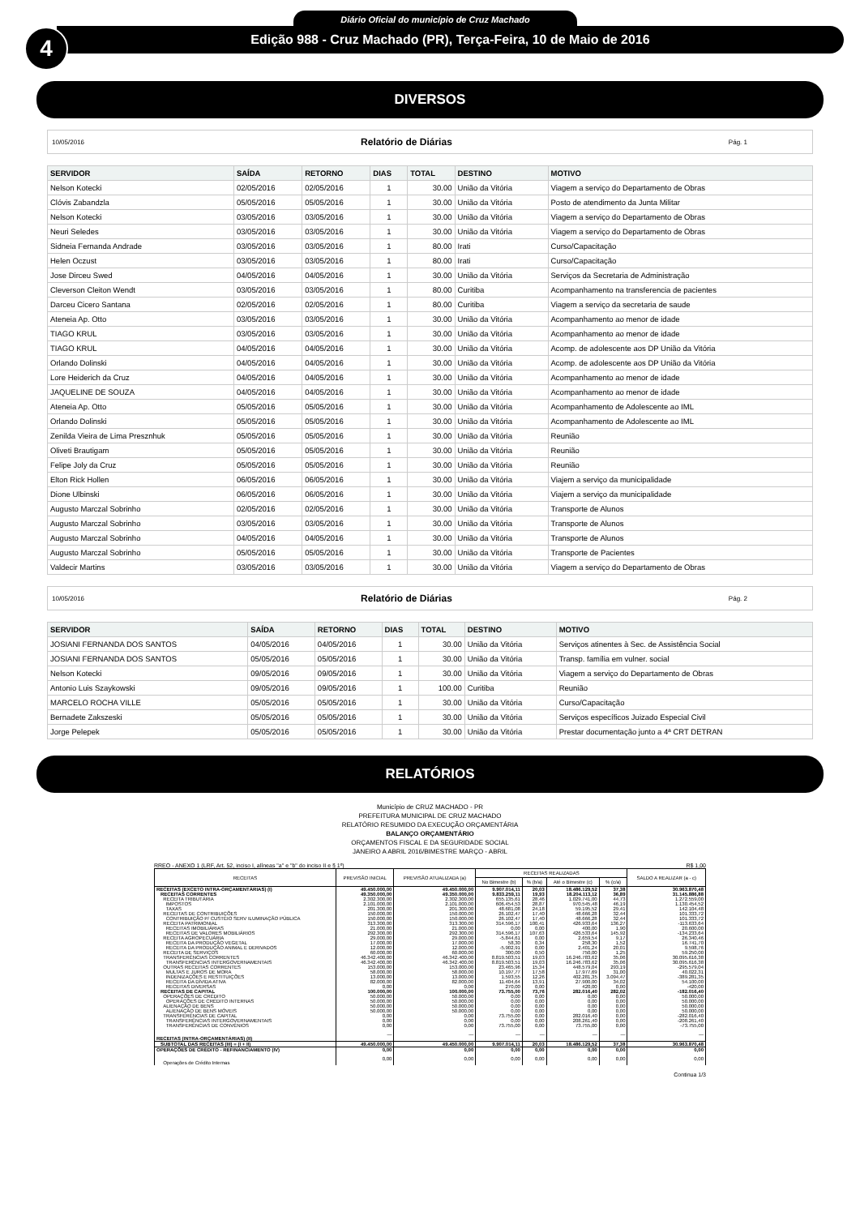4
Diário Oficial do município de Cruz Machado
Edição 988 - Cruz Machado (PR), Terça-Feira, 10 de Maio de 2016
DIVERSOS
10/05/2016 Relatório de Diárias Pág. 1
| SERVIDOR | SAÍDA | RETORNO | DIAS | TOTAL | DESTINO | MOTIVO |
| --- | --- | --- | --- | --- | --- | --- |
| Nelson Kotecki | 02/05/2016 | 02/05/2016 | 1 | 30.00 | União da Vitória | Viagem a serviço do Departamento de Obras |
| Clóvis Zabandzla | 05/05/2016 | 05/05/2016 | 1 | 30.00 | União da Vitória | Posto de atendimento da Junta Militar |
| Nelson Kotecki | 03/05/2016 | 03/05/2016 | 1 | 30.00 | União da Vitória | Viagem a serviço do Departamento de Obras |
| Neuri Seledes | 03/05/2016 | 03/05/2016 | 1 | 30.00 | União da Vitória | Viagem a serviço do Departamento de Obras |
| Sidneia Fernanda Andrade | 03/05/2016 | 03/05/2016 | 1 | 80.00 | Irati | Curso/Capacitação |
| Helen Oczust | 03/05/2016 | 03/05/2016 | 1 | 80.00 | Irati | Curso/Capacitação |
| Jose Dirceu Swed | 04/05/2016 | 04/05/2016 | 1 | 30.00 | União da Vitória | Serviços da Secretaria de Administração |
| Cleverson Cleiton Wendt | 03/05/2016 | 03/05/2016 | 1 | 80.00 | Curitiba | Acompanhamento na transferencia de pacientes |
| Darceu Cicero Santana | 02/05/2016 | 02/05/2016 | 1 | 80.00 | Curitiba | Viagem a serviço da secretaria de saude |
| Ateneia Ap. Otto | 03/05/2016 | 03/05/2016 | 1 | 30.00 | União da Vitória | Acompanhamento ao menor de idade |
| TIAGO KRUL | 03/05/2016 | 03/05/2016 | 1 | 30.00 | União da Vitória | Acompanhamento ao menor de idade |
| TIAGO KRUL | 04/05/2016 | 04/05/2016 | 1 | 30.00 | União da Vitória | Acomp. de adolescente aos DP União da Vitória |
| Orlando Dolinski | 04/05/2016 | 04/05/2016 | 1 | 30.00 | União da Vitória | Acomp. de adolescente aos DP União da Vitória |
| Lore Heiderich da Cruz | 04/05/2016 | 04/05/2016 | 1 | 30.00 | União da Vitória | Acompanhamento ao menor de idade |
| JAQUELINE DE SOUZA | 04/05/2016 | 04/05/2016 | 1 | 30.00 | União da Vitória | Acompanhamento ao menor de idade |
| Ateneia Ap. Otto | 05/05/2016 | 05/05/2016 | 1 | 30.00 | União da Vitória | Acompanhamento de Adolescente ao IML |
| Orlando Dolinski | 05/05/2016 | 05/05/2016 | 1 | 30.00 | União da Vitória | Acompanhamento de Adolescente ao IML |
| Zenilda Vieira de Lima Presznhuk | 05/05/2016 | 05/05/2016 | 1 | 30.00 | União da Vitória | Reunião |
| Oliveti Brautigam | 05/05/2016 | 05/05/2016 | 1 | 30.00 | União da Vitória | Reunião |
| Felipe Joly da Cruz | 05/05/2016 | 05/05/2016 | 1 | 30.00 | União da Vitória | Reunião |
| Elton Rick Hollen | 06/05/2016 | 06/05/2016 | 1 | 30.00 | União da Vitória | Viajem a serviço da municipalidade |
| Dione Ulbinski | 06/05/2016 | 06/05/2016 | 1 | 30.00 | União da Vitória | Viajem a serviço da municipalidade |
| Augusto Marczal Sobrinho | 02/05/2016 | 02/05/2016 | 1 | 30.00 | União da Vitória | Transporte de Alunos |
| Augusto Marczal Sobrinho | 03/05/2016 | 03/05/2016 | 1 | 30.00 | União da Vitória | Transporte de Alunos |
| Augusto Marczal Sobrinho | 04/05/2016 | 04/05/2016 | 1 | 30.00 | União da Vitória | Transporte de Alunos |
| Augusto Marczal Sobrinho | 05/05/2016 | 05/05/2016 | 1 | 30.00 | União da Vitória | Transporte de Pacientes |
| Valdecir Martins | 03/05/2016 | 03/05/2016 | 1 | 30.00 | União da Vitória | Viagem a serviço do Departamento de Obras |
10/05/2016 Relatório de Diárias Pág. 2
| SERVIDOR | SAÍDA | RETORNO | DIAS | TOTAL | DESTINO | MOTIVO |
| --- | --- | --- | --- | --- | --- | --- |
| JOSIANI FERNANDA DOS SANTOS | 04/05/2016 | 04/05/2016 | 1 | 30.00 | União da Vitória | Serviços atinentes à Sec. de Assistência Social |
| JOSIANI FERNANDA DOS SANTOS | 05/05/2016 | 05/05/2016 | 1 | 30.00 | União da Vitória | Transp. família em vulner. social |
| Nelson Kotecki | 09/05/2016 | 09/05/2016 | 1 | 30.00 | União da Vitória | Viagem a serviço do Departamento de Obras |
| Antonio Luis Szaykowski | 09/05/2016 | 09/05/2016 | 1 | 100.00 | Curitiba | Reunião |
| MARCELO ROCHA VILLE | 05/05/2016 | 05/05/2016 | 1 | 30.00 | União da Vitória | Curso/Capacitação |
| Bernadete Zakszeski | 05/05/2016 | 05/05/2016 | 1 | 30.00 | União da Vitória | Serviços específicos Juizado Especial Civil |
| Jorge Pelepek | 05/05/2016 | 05/05/2016 | 1 | 30.00 | União da Vitória | Prestar documentação junto a 4ª CRT DETRAN |
RELATÓRIOS
Município de CRUZ MACHADO - PR
PREFEITURA MUNICIPAL DE CRUZ MACHADO
RELATÓRIO RESUMIDO DA EXECUÇÃO ORÇAMENTÁRIA
BALANÇO ORÇAMENTÁRIO
ORÇAMENTOS FISCAL E DA SEGURIDADE SOCIAL
JANEIRO A ABRIL 2016/BIMESTRE MARÇO - ABRIL
RREO - ANEXO 1 (LRF, Art. 52, inciso I, alíneas "a" e "b" do inciso II e § 1º) R$ 1,00
| RECEITAS | PREVISÃO INICIAL | PREVISÃO ATUALIZADA (a) | RECEITAS REALIZADAS | | | | SALDO A REALIZAR (a - c) |
| --- | --- | --- | --- | --- | --- | --- | --- |
| | | | No Bimestre (b) | % (b/a) | Até o Bimestre (c) | % (c/a) | |
| RECEITAS (EXCETO INTRA-ORÇAMENTÁRIAS) (I) | 49.450.000,00 | 49.450.000,00 | 9.907.014,11 | 20,03 | 18.486.129,52 | 37,38 | 30.963.870,48 |
| RECEITAS CORRENTES | 49.350.000,00 | 49.350.000,00 | 9.833.259,11 | 19,93 | 18.204.113,12 | 36,89 | 31.145.886,88 |
| RECEITA TRIBUTÁRIA | 2.302.300,00 | 2.302.300,00 | 655.135,61 | 28,46 | 1.029.741,00 | 44,73 | 1.272.559,00 |
| IMPOSTOS | 2.101.000,00 | 2.101.000,00 | 606.454,53 | 28,87 | 970.545,48 | 46,19 | 1.130.454,52 |
| TAXAS | 201.300,00 | 201.300,00 | 48.681,08 | 24,18 | 59.195,52 | 29,41 | 142.104,48 |
| RECEITAS DE CONTRIBUIÇÕES | 150.000,00 | 150.000,00 | 26.102,47 | 17,40 | 48.666,28 | 32,44 | 101.333,72 |
| CONTRIBUIÇÃO P/ CUSTEIO SERV ILUMINAÇÃO PÚBLICA | 150.000,00 | 150.000,00 | 26.102,47 | 17,40 | 48.666,28 | 32,44 | 101.333,72 |
| RECEITA PATRIMONIAL | 313.300,00 | 313.300,00 | 314.596,17 | 100,41 | 426.933,64 | 136,27 | -113.633,64 |
| RECEITAS IMOBILIÁRIAS | 21.000,00 | 21.000,00 | 0,00 | 0,00 | 400,00 | 1,90 | 20.600,00 |
| RECEITAS DE VALORES MOBILIÁRIOS | 292.300,00 | 292.300,00 | 314.596,17 | 107,63 | 426.533,64 | 145,92 | -134.233,64 |
| RECEITA AGROPECUÁRIA | 29.000,00 | 29.000,00 | -5.844,61 | 0,00 | 2.659,54 | 9,17 | 26.340,46 |
| RECEITA DA PRODUÇÃO VEGETAL | 17.000,00 | 17.000,00 | 58,30 | 0,34 | 258,30 | 1,52 | 16.741,70 |
| RECEITA DA PRODUÇÃO ANIMAL E DERIVADOS | 12.000,00 | 12.000,00 | -5.902,91 | 0,00 | 2.401,24 | 20,01 | 9.598,76 |
| RECEITA DE SERVIÇOS | 60.000,00 | 60.000,00 | 300,00 | 0,50 | 750,00 | 1,25 | 59.250,00 |
| TRANSFERÊNCIAS CORRENTES | 46.342.400,00 | 46.342.400,00 | 8.819.503,51 | 19,03 | 16.246.783,62 | 35,06 | 30.095.616,38 |
| TRANSFERÊNCIAS INTERGOVERNAMENTAIS | 46.342.400,00 | 46.342.400,00 | 8.819.503,51 | 19,03 | 16.246.783,62 | 35,06 | 30.095.616,38 |
| OUTRAS RECEITAS CORRENTES | 153.000,00 | 153.000,00 | 23.465,96 | 15,34 | 448.579,04 | 293,19 | -295.579,04 |
| MULTAS E JUROS DE MORA | 58.000,00 | 58.000,00 | 10.197,77 | 17,58 | 17.977,69 | 31,00 | 40.022,31 |
| INDENIZAÇÕES E RESTITUIÇÕES | 13.000,00 | 13.000,00 | 1.593,55 | 12,26 | 402.281,35 | 3.094,47 | -389.281,35 |
| RECEITA DA DÍVIDA ATIVA | 82.000,00 | 82.000,00 | 11.404,64 | 13,91 | 27.900,00 | 34,02 | 54.100,00 |
| RECEITAS DIVERSAS | 0,00 | 0,00 | 270,00 | 0,00 | 420,00 | 0,00 | -420,00 |
| RECEITAS DE CAPITAL | 100.000,00 | 100.000,00 | 73.755,00 | 73,76 | 282.016,40 | 282,02 | -182.016,40 |
| OPERAÇÕES DE CRÉDITO | 50.000,00 | 50.000,00 | 0,00 | 0,00 | 0,00 | 0,00 | 50.000,00 |
| OPERAÇÕES DE CRÉDITO INTERNAS | 50.000,00 | 50.000,00 | 0,00 | 0,00 | 0,00 | 0,00 | 50.000,00 |
| ALIENAÇÃO DE BENS | 50.000,00 | 50.000,00 | 0,00 | 0,00 | 0,00 | 0,00 | 50.000,00 |
| ALIENAÇÃO DE BENS MÓVEIS | 50.000,00 | 50.000,00 | 0,00 | 0,00 | 0,00 | 0,00 | 50.000,00 |
| TRANSFERÊNCIAS DE CAPITAL | 0,00 | 0,00 | 73.755,00 | 0,00 | 282.016,40 | 0,00 | -282.016,40 |
| TRANSFERÊNCIAS INTERGOVERNAMENTAIS | 0,00 | 0,00 | 0,00 | 0,00 | 208.261,40 | 0,00 | -208.261,40 |
| TRANSFERÊNCIAS DE CONVÊNIOS | 0,00 | 0,00 | 73.755,00 | 0,00 | 73.755,00 | 0,00 | -73.755,00 |
| RECEITAS (INTRA-ORÇAMENTÁRIAS) (II) | — | — | — | — | — | — | — |
| SUBTOTAL DAS RECEITAS (III) = (I + II) | 49.450.000,00 | 49.450.000,00 | 9.907.014,11 | 20,03 | 18.486.129,52 | 37,38 | 30.963.870,48 |
| OPERAÇÕES DE CRÉDITO - REFINANCIAMENTO (IV) | 0,00 | 0,00 | 0,00 | 0,00 | 0,00 | 0,00 | 0,00 |
| Operações de Crédito Internas | 0,00 | 0,00 | 0,00 | 0,00 | 0,00 | 0,00 | 0,00 |
Continua 1/3